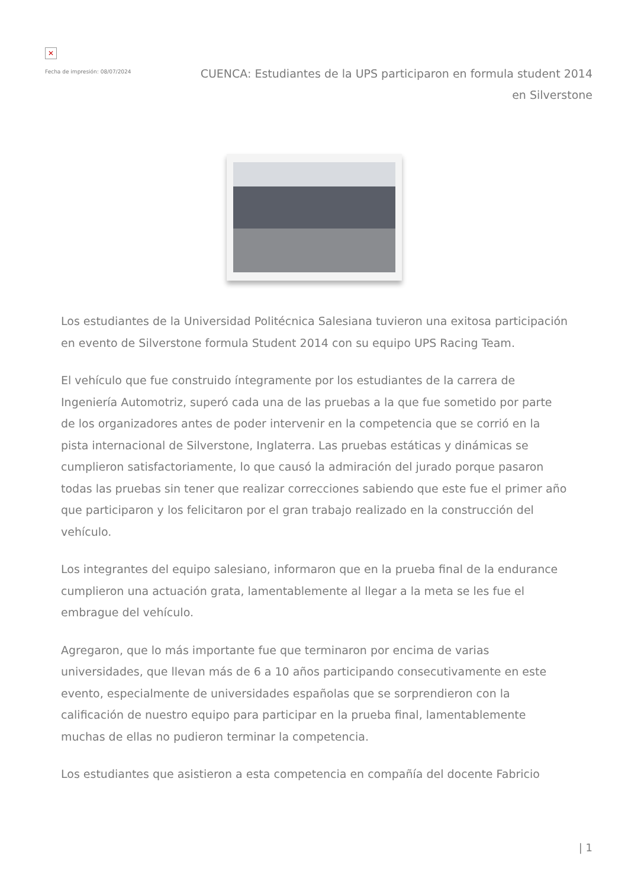✕
Fecha de impresión: 08/07/2024
CUENCA: Estudiantes de la UPS participaron en formula student 2014 en Silverstone
Los estudiantes de la Universidad Politécnica Salesiana tuvieron una exitosa participación en evento de Silverstone formula Student 2014 con su equipo UPS Racing Team.
El vehículo que fue construido íntegramente por los estudiantes de la carrera de Ingeniería Automotriz, superó cada una de las pruebas a la que fue sometido por parte de los organizadores antes de poder intervenir en la competencia que se corrió en la pista internacional de Silverstone, Inglaterra. Las pruebas estáticas y dinámicas se cumplieron satisfactoriamente, lo que causó la admiración del jurado porque pasaron todas las pruebas sin tener que realizar correcciones sabiendo que este fue el primer año que participaron y los felicitaron por el gran trabajo realizado en la construcción del vehículo.
Los integrantes del equipo salesiano, informaron que en la prueba final de la endurance cumplieron una actuación grata, lamentablemente al llegar a la meta se les fue el embrague del vehículo.
Agregaron, que lo más importante fue que terminaron por encima de varias universidades, que llevan más de 6 a 10 años participando consecutivamente en este evento, especialmente de universidades españolas que se sorprendieron con la calificación de nuestro equipo para participar en la prueba final, lamentablemente muchas de ellas no pudieron terminar la competencia.
Los estudiantes que asistieron a esta competencia en compañía del docente Fabricio
| 1